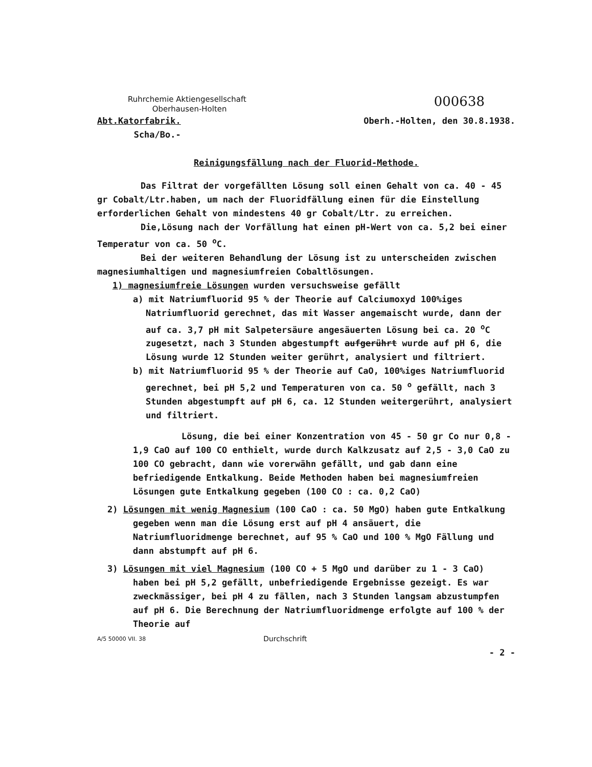Ruhrchemie Aktiengesellschaft
Oberhausen-Holten
000638
Abt.Katorfabrik.
Scha/Bo.-
Oberh.-Holten, den 30.8.1938.
Reinigungsfällung nach der Fluorid-Methode.
Das Filtrat der vorgefällten Lösung soll einen Gehalt von ca. 40 - 45 gr Cobalt/Ltr.haben, um nach der Fluoridfällung einen für die Einstellung erforderlichen Gehalt von mindestens 40 gr Cobalt/Ltr. zu erreichen.
Die,Lösung nach der Vorfällung hat einen pH-Wert von ca. 5,2 bei einer Temperatur von ca. 50 <sup>o</sup>C.
Bei der weiteren Behandlung der Lösung ist zu unterscheiden zwischen magnesiumhaltigen und magnesiumfreien Cobaltlösungen.
1) magnesiumfreie Lösungen wurden versuchsweise gefällt
a) mit Natriumfluorid 95 % der Theorie auf Calciumoxyd 100%iges Natriumfluorid gerechnet, das mit Wasser angemaischt wurde, dann der auf ca. 3,7 pH mit Salpetersäure angesäuerten Lösung bei ca. 20 <sup>o</sup>C zugesetzt, nach 3 Stunden abgestumpft aufgerührt wurde auf pH 6, die Lösung wurde 12 Stunden weiter gerührt, analysiert und filtriert.
b) mit Natriumfluorid 95 % der Theorie auf CaO, 100%iges Natriumfluorid gerechnet, bei pH 5,2 und Temperaturen von ca. 50 <sup>o</sup> gefällt, nach 3 Stunden abgestumpft auf pH 6, ca. 12 Stunden weitergerührt, analysiert und filtriert.
Lösung, die bei einer Konzentration von 45 - 50 gr Co nur 0,8 - 1,9 CaO auf 100 CO enthielt, wurde durch Kalkzusatz auf 2,5 - 3,0 CaO zu 100 CO gebracht, dann wie vorerwähn gefällt, und gab dann eine befriedigende Entkalkung. Beide Methoden haben bei magnesiumfreien Lösungen gute Entkalkung gegeben (100 CO : ca. 0,2 CaO)
2) Lösungen mit wenig Magnesium (100 CaO : ca. 50 MgO) haben gute Entkalkung gegeben wenn man die Lösung erst auf pH 4 ansäuert, die Natriumfluoridmenge berechnet, auf 95 % CaO und 100 % MgO Fällung und dann abstumpft auf pH 6.
3) Lösungen mit viel Magnesium (100 CO + 5 MgO und darüber zu 1 - 3 CaO) haben bei pH 5,2 gefällt, unbefriedigende Ergebnisse gezeigt. Es war zweckmässiger, bei pH 4 zu fällen, nach 3 Stunden langsam abzustumpfen auf pH 6. Die Berechnung der Natriumfluoridmenge erfolgte auf 100 % der Theorie auf
A/5 50000 VII. 38 Durchschrift
- 2 -